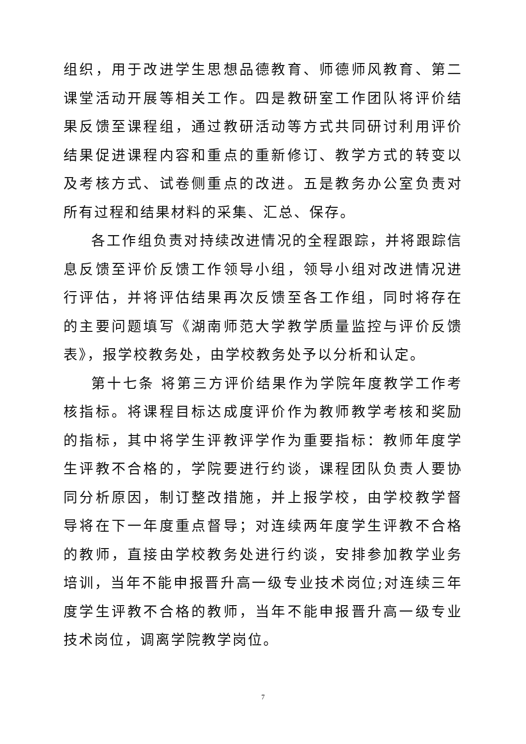组织，用于改进学生思想品德教育、师德师风教育、第二课堂活动开展等相关工作。四是教研室工作团队将评价结果反馈至课程组，通过教研活动等方式共同研讨利用评价结果促进课程内容和重点的重新修订、教学方式的转变以及考核方式、试卷侧重点的改进。五是教务办公室负责对所有过程和结果材料的采集、汇总、保存。
各工作组负责对持续改进情况的全程跟踪，并将跟踪信息反馈至评价反馈工作领导小组，领导小组对改进情况进行评估，并将评估结果再次反馈至各工作组，同时将存在的主要问题填写《湖南师范大学教学质量监控与评价反馈表》，报学校教务处，由学校教务处予以分析和认定。
第十七条 将第三方评价结果作为学院年度教学工作考核指标。将课程目标达成度评价作为教师教学考核和奖励的指标，其中将学生评教评学作为重要指标：教师年度学生评教不合格的，学院要进行约谈，课程团队负责人要协同分析原因，制订整改措施，并上报学校，由学校教学督导将在下一年度重点督导；对连续两年度学生评教不合格的教师，直接由学校教务处进行约谈，安排参加教学业务培训，当年不能申报晋升高一级专业技术岗位;对连续三年度学生评教不合格的教师，当年不能申报晋升高一级专业技术岗位，调离学院教学岗位。
7